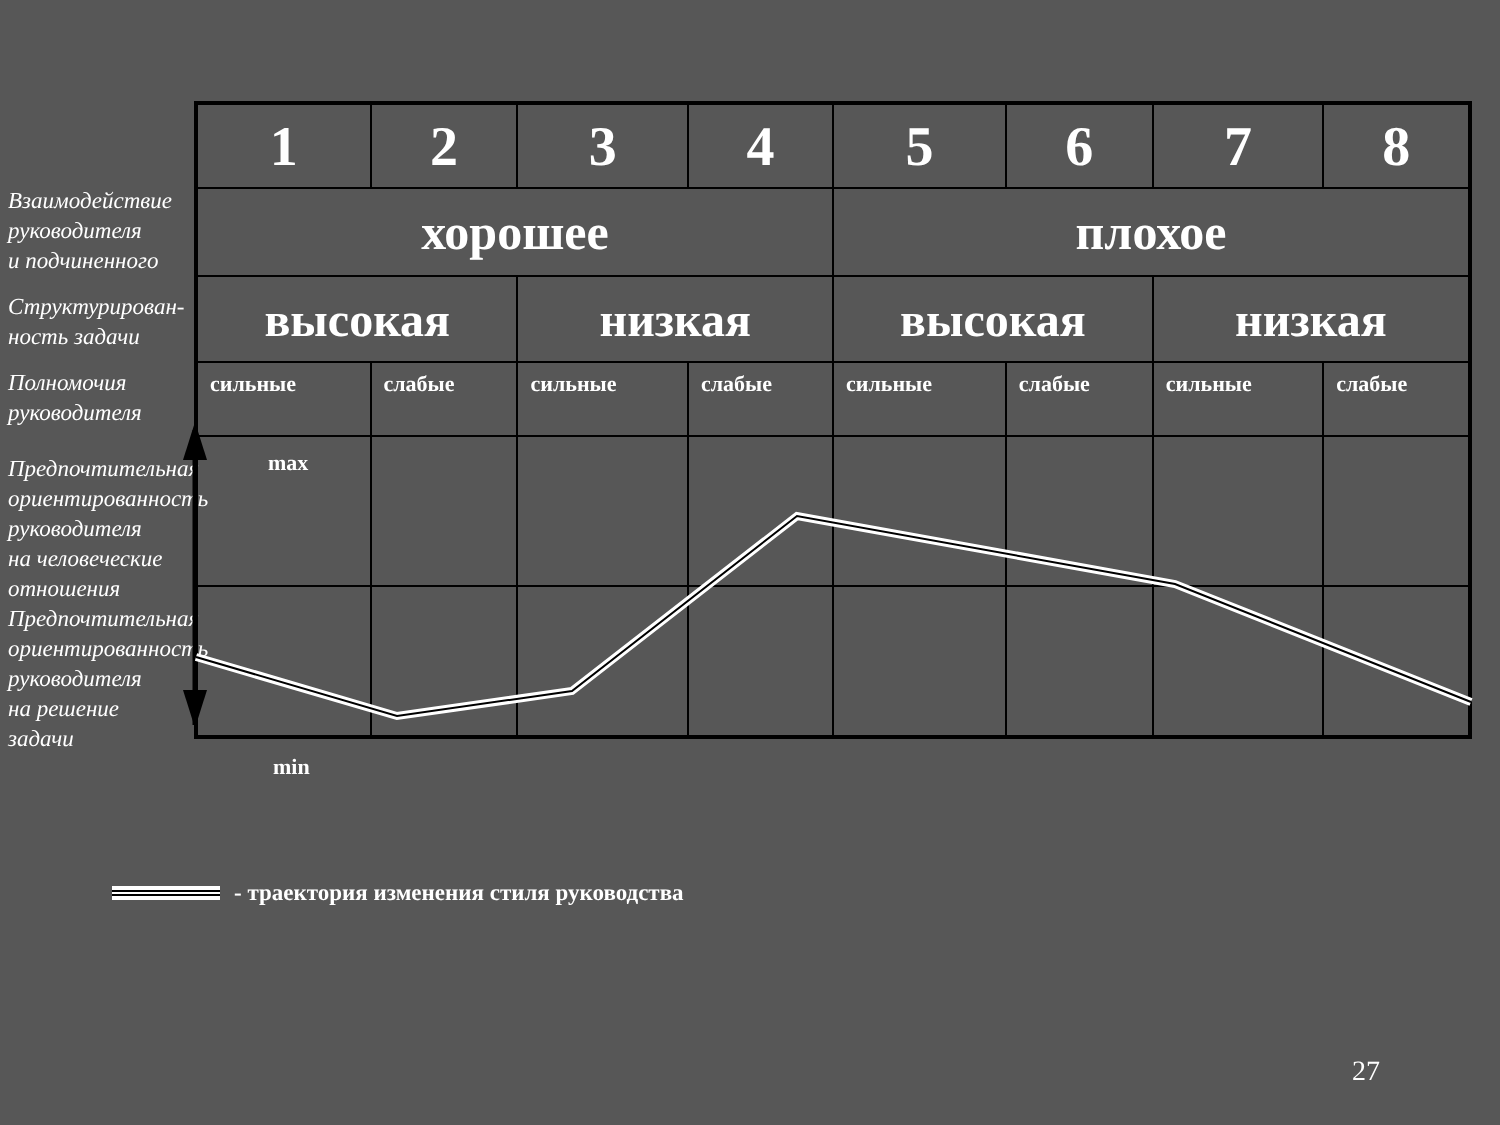Взаимодействие
руководителя
и подчиненного
Структурирован-
ность задачи
Полномочия
руководителя
Предпочтительная
ориентированность
руководителя
на человеческие
отношения
Предпочтительная
ориентированность
руководителя
на решение
задачи
| 1 | 2 | 3 | 4 | 5 | 6 | 7 | 8 |
| хорошее | | | | плохое | | | |
| высокая | | низкая | | высокая | | низкая | |
| сильные | слабые | сильные | слабые | сильные | слабые | сильные | слабые |
max
min
- траектория изменения стиля руководства
27